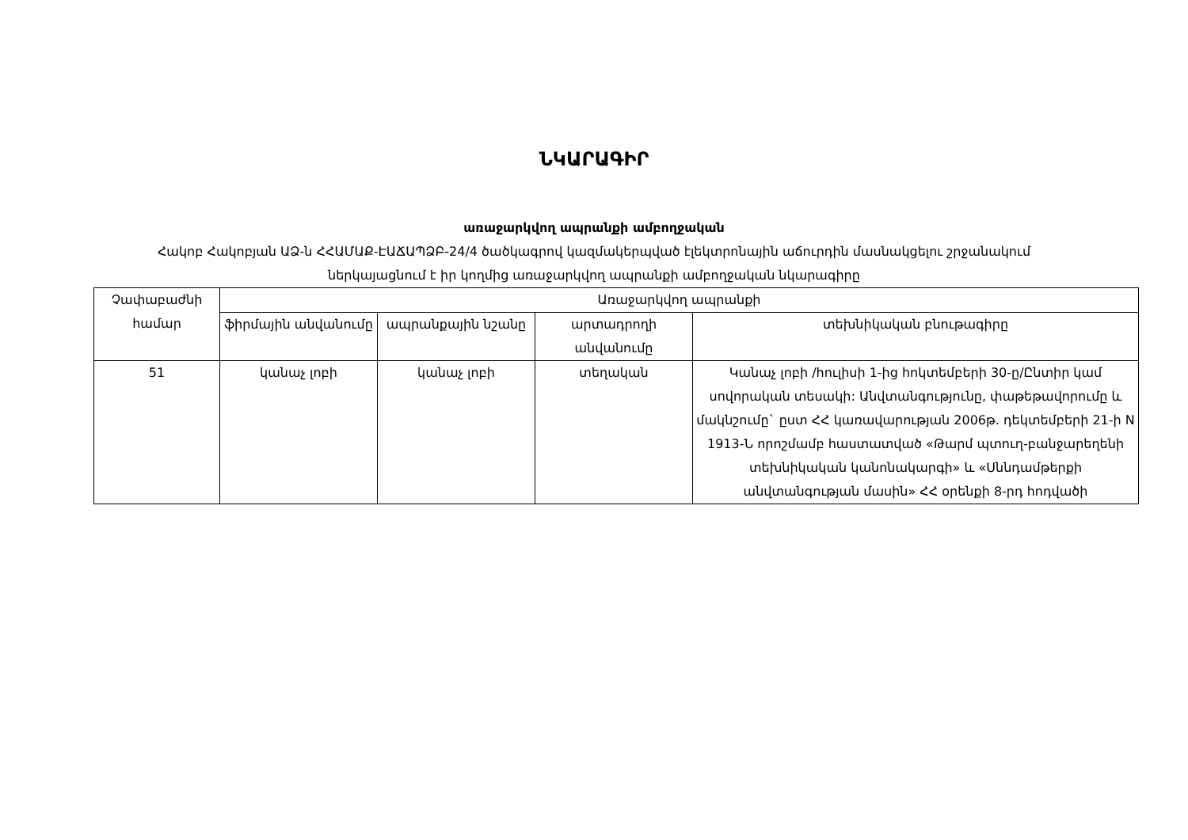ՆԿԱՐԱԳԻՐ
առաջարկվող ապրանքի ամբողջական
Հակոբ Հակոբյան ԱՁ-ն ՀՀԱՄԱՔ-ԷԱՃԱՊՁԲ-24/4 ծածկագրով կազմակերպված էլեկտրոնային աճուրդին մասնակցելու շրջանակում
ներկայացնում է իր կողմից առաջարկվող ապրանքի ամբողջական նկարագիրը
| Չափաբաժնի համար | Առաջարկվող ապրանքի | | | |
| --- | --- | --- | --- | --- |
| | ֆիրմային անվանումը | ապրանքային նշանը | արտադրողի անվանումը | տեխնիկական բնութագիրը |
| 51 | կանաչ լոբի | կանաչ լոբի | տեղական | Կանաչ լոբի /հուլիսի 1-ից հոկտեմբերի 30-ը/Ընտիր կամ սովորական տեսակի: Անվտանգությունը, փաթեթավորումը և մակնշումը` ըստ ՀՀ կառավարության 2006թ. դեկտեմբերի 21-ի N 1913-Ն որոշմամբ հաստատված «Թարմ պտուղ-բանջարեղենի տեխնիկական կանոնակարգի» և «Սննդամթերքի անվտանգության մասին» ՀՀ օրենքի 8-րդ հոդվածի |